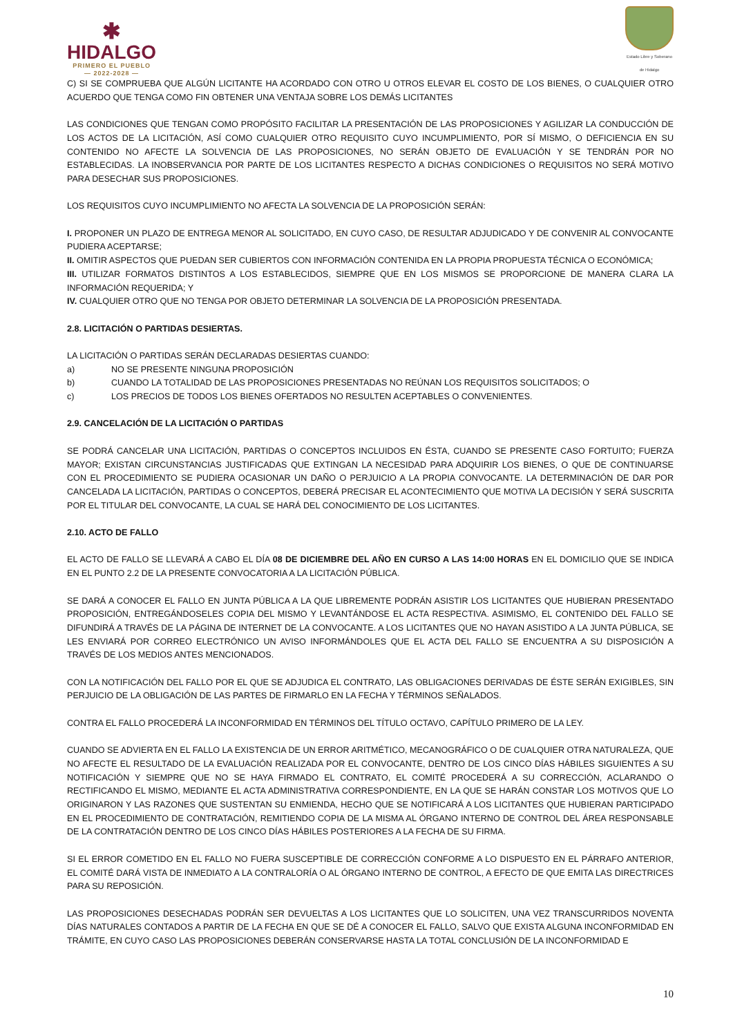✱
HIDALGO
PRIMERO EL PUEBLO
— 2022-2028 —
Estado Libre y Soberano
de Hidalgo
C) SI SE COMPRUEBA QUE ALGÚN LICITANTE HA ACORDADO CON OTRO U OTROS ELEVAR EL COSTO DE LOS BIENES, O CUALQUIER OTRO ACUERDO QUE TENGA COMO FIN OBTENER UNA VENTAJA SOBRE LOS DEMÁS LICITANTES
LAS CONDICIONES QUE TENGAN COMO PROPÓSITO FACILITAR LA PRESENTACIÓN DE LAS PROPOSICIONES Y AGILIZAR LA CONDUCCIÓN DE LOS ACTOS DE LA LICITACIÓN, ASÍ COMO CUALQUIER OTRO REQUISITO CUYO INCUMPLIMIENTO, POR SÍ MISMO, O DEFICIENCIA EN SU CONTENIDO NO AFECTE LA SOLVENCIA DE LAS PROPOSICIONES, NO SERÁN OBJETO DE EVALUACIÓN Y SE TENDRÁN POR NO ESTABLECIDAS. LA INOBSERVANCIA POR PARTE DE LOS LICITANTES RESPECTO A DICHAS CONDICIONES O REQUISITOS NO SERÁ MOTIVO PARA DESECHAR SUS PROPOSICIONES.
LOS REQUISITOS CUYO INCUMPLIMIENTO NO AFECTA LA SOLVENCIA DE LA PROPOSICIÓN SERÁN:
I. PROPONER UN PLAZO DE ENTREGA MENOR AL SOLICITADO, EN CUYO CASO, DE RESULTAR ADJUDICADO Y DE CONVENIR AL CONVOCANTE PUDIERA ACEPTARSE;
II. OMITIR ASPECTOS QUE PUEDAN SER CUBIERTOS CON INFORMACIÓN CONTENIDA EN LA PROPIA PROPUESTA TÉCNICA O ECONÓMICA;
III. UTILIZAR FORMATOS DISTINTOS A LOS ESTABLECIDOS, SIEMPRE QUE EN LOS MISMOS SE PROPORCIONE DE MANERA CLARA LA INFORMACIÓN REQUERIDA; Y
IV. CUALQUIER OTRO QUE NO TENGA POR OBJETO DETERMINAR LA SOLVENCIA DE LA PROPOSICIÓN PRESENTADA.
2.8. LICITACIÓN O PARTIDAS DESIERTAS.
LA LICITACIÓN O PARTIDAS SERÁN DECLARADAS DESIERTAS CUANDO:
a) NO SE PRESENTE NINGUNA PROPOSICIÓN
b) CUANDO LA TOTALIDAD DE LAS PROPOSICIONES PRESENTADAS NO REÚNAN LOS REQUISITOS SOLICITADOS; O
c) LOS PRECIOS DE TODOS LOS BIENES OFERTADOS NO RESULTEN ACEPTABLES O CONVENIENTES.
2.9. CANCELACIÓN DE LA LICITACIÓN O PARTIDAS
SE PODRÁ CANCELAR UNA LICITACIÓN, PARTIDAS O CONCEPTOS INCLUIDOS EN ÉSTA, CUANDO SE PRESENTE CASO FORTUITO; FUERZA MAYOR; EXISTAN CIRCUNSTANCIAS JUSTIFICADAS QUE EXTINGAN LA NECESIDAD PARA ADQUIRIR LOS BIENES, O QUE DE CONTINUARSE CON EL PROCEDIMIENTO SE PUDIERA OCASIONAR UN DAÑO O PERJUICIO A LA PROPIA CONVOCANTE. LA DETERMINACIÓN DE DAR POR CANCELADA LA LICITACIÓN, PARTIDAS O CONCEPTOS, DEBERÁ PRECISAR EL ACONTECIMIENTO QUE MOTIVA LA DECISIÓN Y SERÁ SUSCRITA POR EL TITULAR DEL CONVOCANTE, LA CUAL SE HARÁ DEL CONOCIMIENTO DE LOS LICITANTES.
2.10. ACTO DE FALLO
EL ACTO DE FALLO SE LLEVARÁ A CABO EL DÍA 08 DE DICIEMBRE DEL AÑO EN CURSO A LAS 14:00 HORAS EN EL DOMICILIO QUE SE INDICA EN EL PUNTO 2.2 DE LA PRESENTE CONVOCATORIA A LA LICITACIÓN PÚBLICA.
SE DARÁ A CONOCER EL FALLO EN JUNTA PÚBLICA A LA QUE LIBREMENTE PODRÁN ASISTIR LOS LICITANTES QUE HUBIERAN PRESENTADO PROPOSICIÓN, ENTREGÁNDOSELES COPIA DEL MISMO Y LEVANTÁNDOSE EL ACTA RESPECTIVA. ASIMISMO, EL CONTENIDO DEL FALLO SE DIFUNDIRÁ A TRAVÉS DE LA PÁGINA DE INTERNET DE LA CONVOCANTE. A LOS LICITANTES QUE NO HAYAN ASISTIDO A LA JUNTA PÚBLICA, SE LES ENVIARÁ POR CORREO ELECTRÓNICO UN AVISO INFORMÁNDOLES QUE EL ACTA DEL FALLO SE ENCUENTRA A SU DISPOSICIÓN A TRAVÉS DE LOS MEDIOS ANTES MENCIONADOS.
CON LA NOTIFICACIÓN DEL FALLO POR EL QUE SE ADJUDICA EL CONTRATO, LAS OBLIGACIONES DERIVADAS DE ÉSTE SERÁN EXIGIBLES, SIN PERJUICIO DE LA OBLIGACIÓN DE LAS PARTES DE FIRMARLO EN LA FECHA Y TÉRMINOS SEÑALADOS.
CONTRA EL FALLO PROCEDERÁ LA INCONFORMIDAD EN TÉRMINOS DEL TÍTULO OCTAVO, CAPÍTULO PRIMERO DE LA LEY.
CUANDO SE ADVIERTA EN EL FALLO LA EXISTENCIA DE UN ERROR ARITMÉTICO, MECANOGRÁFICO O DE CUALQUIER OTRA NATURALEZA, QUE NO AFECTE EL RESULTADO DE LA EVALUACIÓN REALIZADA POR EL CONVOCANTE, DENTRO DE LOS CINCO DÍAS HÁBILES SIGUIENTES A SU NOTIFICACIÓN Y SIEMPRE QUE NO SE HAYA FIRMADO EL CONTRATO, EL COMITÉ PROCEDERÁ A SU CORRECCIÓN, ACLARANDO O RECTIFICANDO EL MISMO, MEDIANTE EL ACTA ADMINISTRATIVA CORRESPONDIENTE, EN LA QUE SE HARÁN CONSTAR LOS MOTIVOS QUE LO ORIGINARON Y LAS RAZONES QUE SUSTENTAN SU ENMIENDA, HECHO QUE SE NOTIFICARÁ A LOS LICITANTES QUE HUBIERAN PARTICIPADO EN EL PROCEDIMIENTO DE CONTRATACIÓN, REMITIENDO COPIA DE LA MISMA AL ÓRGANO INTERNO DE CONTROL DEL ÁREA RESPONSABLE DE LA CONTRATACIÓN DENTRO DE LOS CINCO DÍAS HÁBILES POSTERIORES A LA FECHA DE SU FIRMA.
SI EL ERROR COMETIDO EN EL FALLO NO FUERA SUSCEPTIBLE DE CORRECCIÓN CONFORME A LO DISPUESTO EN EL PÁRRAFO ANTERIOR, EL COMITÉ DARÁ VISTA DE INMEDIATO A LA CONTRALORÍA O AL ÓRGANO INTERNO DE CONTROL, A EFECTO DE QUE EMITA LAS DIRECTRICES PARA SU REPOSICIÓN.
LAS PROPOSICIONES DESECHADAS PODRÁN SER DEVUELTAS A LOS LICITANTES QUE LO SOLICITEN, UNA VEZ TRANSCURRIDOS NOVENTA DÍAS NATURALES CONTADOS A PARTIR DE LA FECHA EN QUE SE DÉ A CONOCER EL FALLO, SALVO QUE EXISTA ALGUNA INCONFORMIDAD EN TRÁMITE, EN CUYO CASO LAS PROPOSICIONES DEBERÁN CONSERVARSE HASTA LA TOTAL CONCLUSIÓN DE LA INCONFORMIDAD E
10